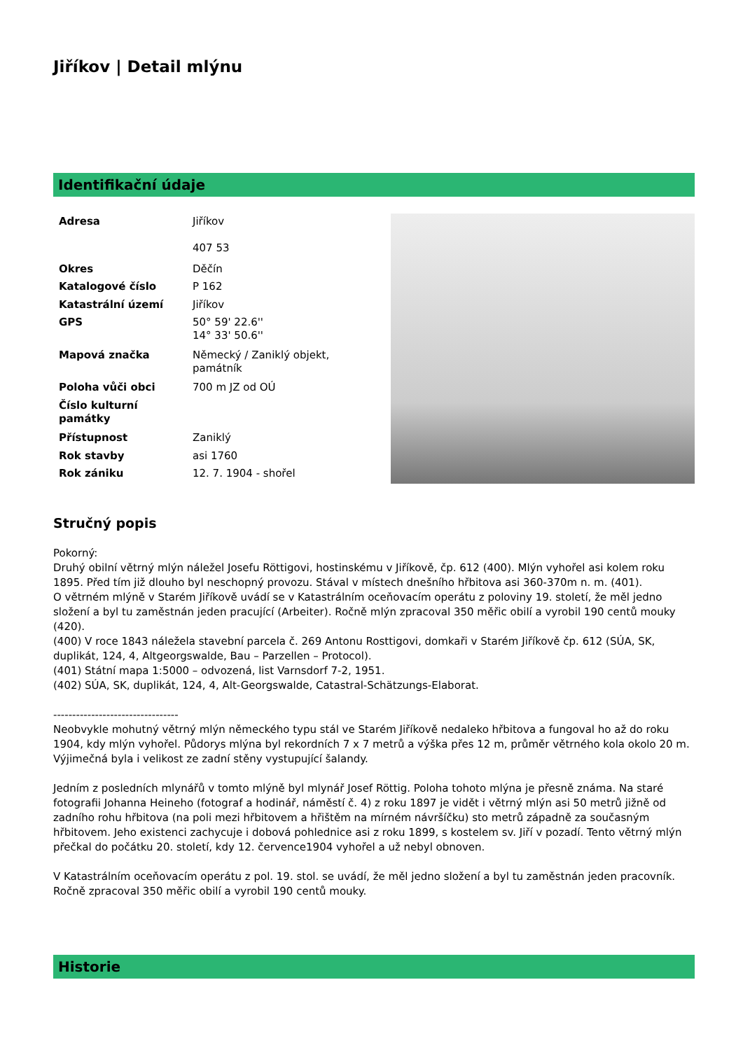Jiříkov | Detail mlýnu
Identifikační údaje
| Adresa | Jiříkov 407 53 |
| Okres | Děčín |
| Katalogové číslo | P 162 |
| Katastrální území | Jiříkov |
| GPS | 50° 59' 22.6'' 14° 33' 50.6'' |
| Mapová značka | Německý / Zaniklý objekt, památník |
| Poloha vůči obci | 700 m JZ od OÚ |
| Číslo kulturní památky | |
| Přístupnost | Zaniklý |
| Rok stavby | asi 1760 |
| Rok zániku | 12. 7. 1904 - shořel |
Stručný popis
Pokorný:
Druhý obilní větrný mlýn náležel Josefu Röttigovi, hostinskému v Jiříkově, čp. 612 (400). Mlýn vyhořel asi kolem roku 1895. Před tím již dlouho byl neschopný provozu. Stával v místech dnešního hřbitova asi 360-370m n. m. (401).
O větrném mlýně v Starém Jiříkově uvádí se v Katastrálním oceňovacím operátu z poloviny 19. století, že měl jedno složení a byl tu zaměstnán jeden pracující (Arbeiter). Ročně mlýn zpracoval 350 měřic obilí a vyrobil 190 centů mouky (420).
(400) V roce 1843 náležela stavební parcela č. 269 Antonu Rosttigovi, domkaři v Starém Jiříkově čp. 612 (SÚA, SK, duplikát, 124, 4, Altgeorgswalde, Bau – Parzellen – Protocol).
(401) Státní mapa 1:5000 – odvozená, list Varnsdorf 7-2, 1951.
(402) SÚA, SK, duplikát, 124, 4, Alt-Georgswalde, Catastral-Schätzungs-Elaborat.
---------------------------------
Neobvykle mohutný větrný mlýn německého typu stál ve Starém Jiříkově nedaleko hřbitova a fungoval ho až do roku 1904, kdy mlýn vyhořel. Půdorys mlýna byl rekordních 7 x 7 metrů a výška přes 12 m, průměr větrného kola okolo 20 m. Výjimečná byla i velikost ze zadní stěny vystupující šalandy.
Jedním z posledních mlynářů v tomto mlýně byl mlynář Josef Röttig. Poloha tohoto mlýna je přesně známa. Na staré fotografii Johanna Heineho (fotograf a hodinář, náměstí č. 4) z roku 1897 je vidět i větrný mlýn asi 50 metrů jižně od zadního rohu hřbitova (na poli mezi hřbitovem a hřištěm na mírném návršíčku) sto metrů západně za současným hřbitovem. Jeho existenci zachycuje i dobová pohlednice asi z roku 1899, s kostelem sv. Jiří v pozadí. Tento větrný mlýn přečkal do počátku 20. století, kdy 12. července1904 vyhořel a už nebyl obnoven.
V Katastrálním oceňovacím operátu z pol. 19. stol. se uvádí, že měl jedno složení a byl tu zaměstnán jeden pracovník. Ročně zpracoval 350 měřic obilí a vyrobil 190 centů mouky.
Historie